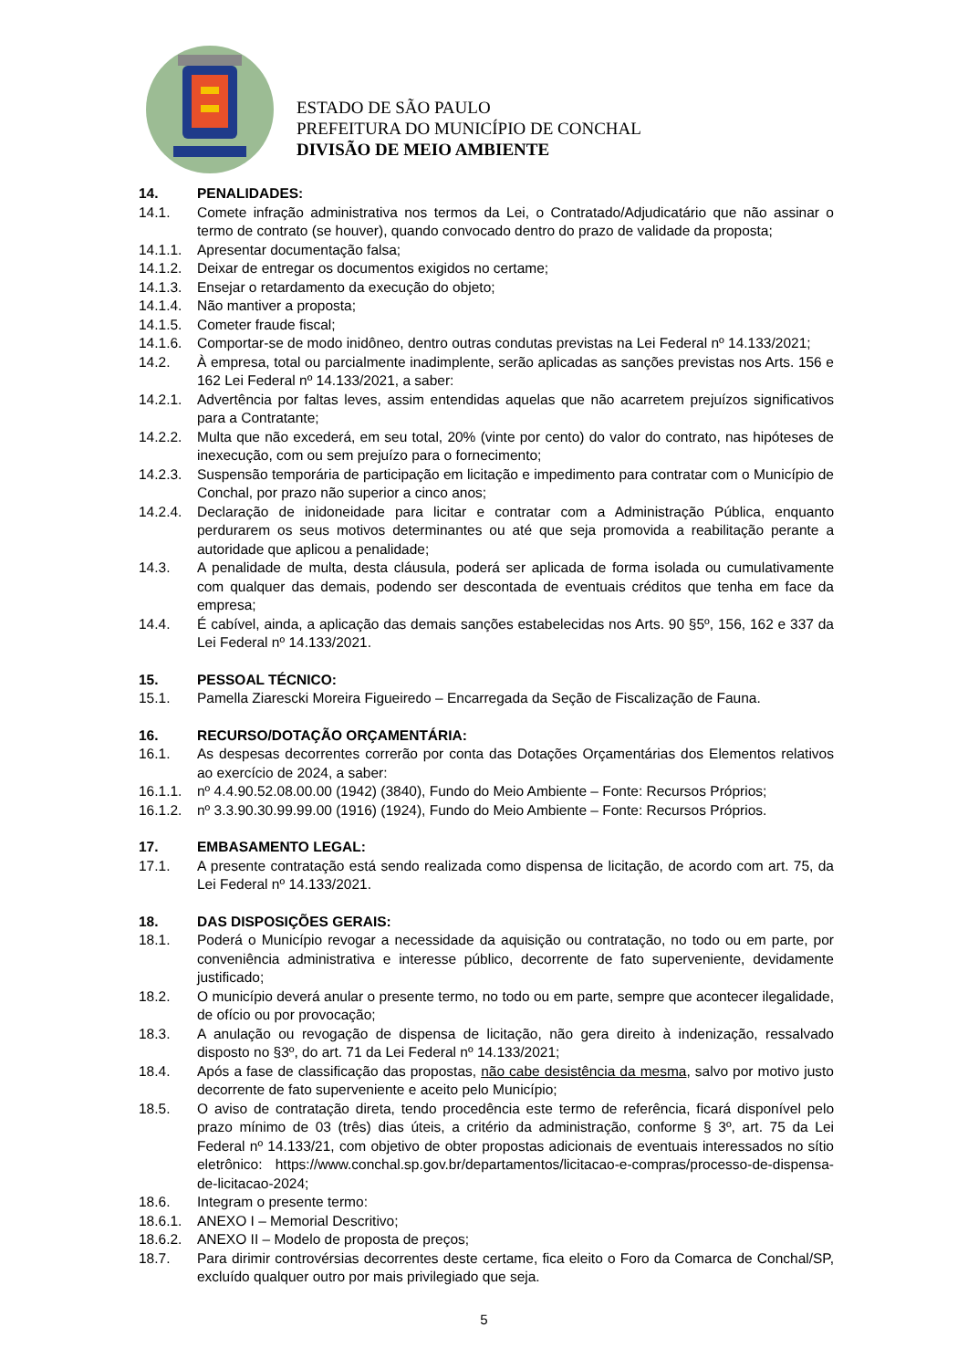ESTADO DE SÃO PAULO
PREFEITURA DO MUNICÍPIO DE CONCHAL
DIVISÃO DE MEIO AMBIENTE
14. PENALIDADES:
14.1. Comete infração administrativa nos termos da Lei, o Contratado/Adjudicatário que não assinar o termo de contrato (se houver), quando convocado dentro do prazo de validade da proposta;
14.1.1. Apresentar documentação falsa;
14.1.2. Deixar de entregar os documentos exigidos no certame;
14.1.3. Ensejar o retardamento da execução do objeto;
14.1.4. Não mantiver a proposta;
14.1.5. Cometer fraude fiscal;
14.1.6. Comportar-se de modo inidôneo, dentro outras condutas previstas na Lei Federal nº 14.133/2021;
14.2. À empresa, total ou parcialmente inadimplente, serão aplicadas as sanções previstas nos Arts. 156 e 162 Lei Federal nº 14.133/2021, a saber:
14.2.1. Advertência por faltas leves, assim entendidas aquelas que não acarretem prejuízos significativos para a Contratante;
14.2.2. Multa que não excederá, em seu total, 20% (vinte por cento) do valor do contrato, nas hipóteses de inexecução, com ou sem prejuízo para o fornecimento;
14.2.3. Suspensão temporária de participação em licitação e impedimento para contratar com o Município de Conchal, por prazo não superior a cinco anos;
14.2.4. Declaração de inidoneidade para licitar e contratar com a Administração Pública, enquanto perdurarem os seus motivos determinantes ou até que seja promovida a reabilitação perante a autoridade que aplicou a penalidade;
14.3. A penalidade de multa, desta cláusula, poderá ser aplicada de forma isolada ou cumulativamente com qualquer das demais, podendo ser descontada de eventuais créditos que tenha em face da empresa;
14.4. É cabível, ainda, a aplicação das demais sanções estabelecidas nos Arts. 90 §5º, 156, 162 e 337 da Lei Federal nº 14.133/2021.
15. PESSOAL TÉCNICO:
15.1. Pamella Ziarescki Moreira Figueiredo – Encarregada da Seção de Fiscalização de Fauna.
16. RECURSO/DOTAÇÃO ORÇAMENTÁRIA:
16.1. As despesas decorrentes correrão por conta das Dotações Orçamentárias dos Elementos relativos ao exercício de 2024, a saber:
16.1.1. nº 4.4.90.52.08.00.00 (1942) (3840), Fundo do Meio Ambiente – Fonte: Recursos Próprios;
16.1.2. nº 3.3.90.30.99.99.00 (1916) (1924), Fundo do Meio Ambiente – Fonte: Recursos Próprios.
17. EMBASAMENTO LEGAL:
17.1. A presente contratação está sendo realizada como dispensa de licitação, de acordo com art. 75, da Lei Federal nº 14.133/2021.
18. DAS DISPOSIÇÕES GERAIS:
18.1. Poderá o Município revogar a necessidade da aquisição ou contratação, no todo ou em parte, por conveniência administrativa e interesse público, decorrente de fato superveniente, devidamente justificado;
18.2. O município deverá anular o presente termo, no todo ou em parte, sempre que acontecer ilegalidade, de ofício ou por provocação;
18.3. A anulação ou revogação de dispensa de licitação, não gera direito à indenização, ressalvado disposto no §3º, do art. 71 da Lei Federal nº 14.133/2021;
18.4. Após a fase de classificação das propostas, não cabe desistência da mesma, salvo por motivo justo decorrente de fato superveniente e aceito pelo Município;
18.5. O aviso de contratação direta, tendo procedência este termo de referência, ficará disponível pelo prazo mínimo de 03 (três) dias úteis, a critério da administração, conforme § 3º, art. 75 da Lei Federal nº 14.133/21, com objetivo de obter propostas adicionais de eventuais interessados no sítio eletrônico: https://www.conchal.sp.gov.br/departamentos/licitacao-e-compras/processo-de-dispensa-de-licitacao-2024;
18.6. Integram o presente termo:
18.6.1. ANEXO I – Memorial Descritivo;
18.6.2. ANEXO II – Modelo de proposta de preços;
18.7. Para dirimir controvérsias decorrentes deste certame, fica eleito o Foro da Comarca de Conchal/SP, excluído qualquer outro por mais privilegiado que seja.
5